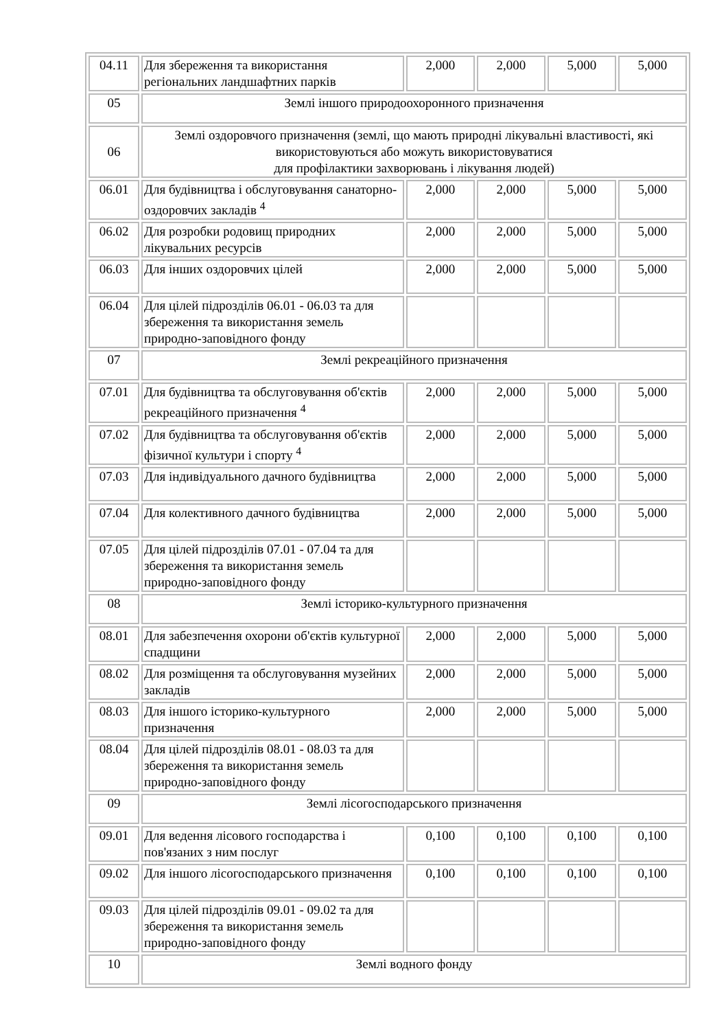| 04.11 | Для збереження та використання регіональних ландшафтних парків | 2,000 | 2,000 | 5,000 | 5,000 |
| 05 | Землі іншого природоохоронного призначення | | | | |
| 06 | Землі оздоровчого призначення (землі, що мають природні лікувальні властивості, які використовуються або можуть використовуватися для профілактики захворювань і лікування людей) | | | | |
| 06.01 | Для будівництва і обслуговування санаторно-оздоровчих закладів <sup>4</sup> | 2,000 | 2,000 | 5,000 | 5,000 |
| 06.02 | Для розробки родовищ природних лікувальних ресурсів | 2,000 | 2,000 | 5,000 | 5,000 |
| 06.03 | Для інших оздоровчих цілей | 2,000 | 2,000 | 5,000 | 5,000 |
| 06.04 | Для цілей підрозділів 06.01 - 06.03 та для збереження та використання земель природно-заповідного фонду | | | | |
| 07 | Землі рекреаційного призначення | | | | |
| 07.01 | Для будівництва та обслуговування об'єктів рекреаційного призначення <sup>4</sup> | 2,000 | 2,000 | 5,000 | 5,000 |
| 07.02 | Для будівництва та обслуговування об'єктів фізичної культури і спорту <sup>4</sup> | 2,000 | 2,000 | 5,000 | 5,000 |
| 07.03 | Для індивідуального дачного будівництва | 2,000 | 2,000 | 5,000 | 5,000 |
| 07.04 | Для колективного дачного будівництва | 2,000 | 2,000 | 5,000 | 5,000 |
| 07.05 | Для цілей підрозділів 07.01 - 07.04 та для збереження та використання земель природно-заповідного фонду | | | | |
| 08 | Землі історико-культурного призначення | | | | |
| 08.01 | Для забезпечення охорони об'єктів культурної спадщини | 2,000 | 2,000 | 5,000 | 5,000 |
| 08.02 | Для розміщення та обслуговування музейних закладів | 2,000 | 2,000 | 5,000 | 5,000 |
| 08.03 | Для іншого історико-культурного призначення | 2,000 | 2,000 | 5,000 | 5,000 |
| 08.04 | Для цілей підрозділів 08.01 - 08.03 та для збереження та використання земель природно-заповідного фонду | | | | |
| 09 | Землі лісогосподарського призначення | | | | |
| 09.01 | Для ведення лісового господарства і пов'язаних з ним послуг | 0,100 | 0,100 | 0,100 | 0,100 |
| 09.02 | Для іншого лісогосподарського призначення | 0,100 | 0,100 | 0,100 | 0,100 |
| 09.03 | Для цілей підрозділів 09.01 - 09.02 та для збереження та використання земель природно-заповідного фонду | | | | |
| 10 | Землі водного фонду | | | | |